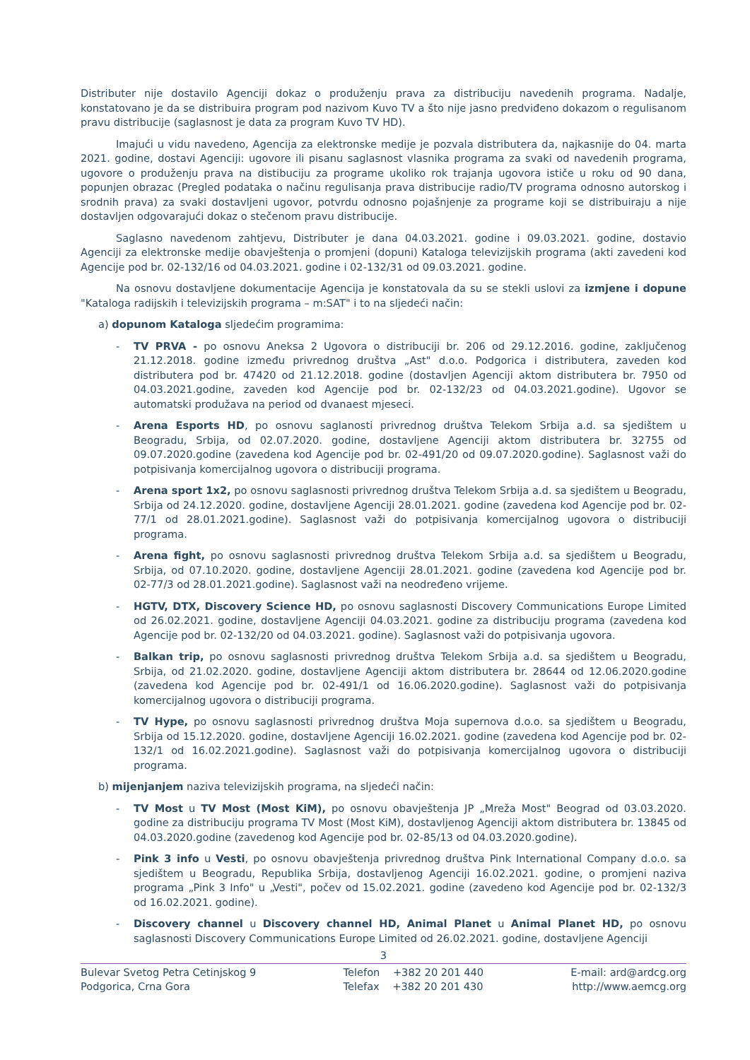Distributer nije dostavilo Agenciji dokaz o produženju prava za distribuciju navedenih programa. Nadalje, konstatovano je da se distribuira program pod nazivom Kuvo TV a što nije jasno predviđeno dokazom o regulisanom pravu distribucije (saglasnost je data za program Kuvo TV HD).
Imajući u vidu navedeno, Agencija za elektronske medije je pozvala distributera da, najkasnije do 04. marta 2021. godine, dostavi Agenciji: ugovore ili pisanu saglasnost vlasnika programa za svaki od navedenih programa, ugovore o produženju prava na distibuciju za programe ukoliko rok trajanja ugovora ističe u roku od 90 dana, popunjen obrazac (Pregled podataka o načinu regulisanja prava distribucije radio/TV programa odnosno autorskog i srodnih prava) za svaki dostavljeni ugovor, potvrdu odnosno pojašnjenje za programe koji se distribuiraju a nije dostavljen odgovarajući dokaz o stečenom pravu distribucije.
Saglasno navedenom zahtjevu, Distributer je dana 04.03.2021. godine i 09.03.2021. godine, dostavio Agenciji za elektronske medije obavještenja o promjeni (dopuni) Kataloga televizijskih programa (akti zavedeni kod Agencije pod br. 02-132/16 od 04.03.2021. godine i 02-132/31 od 09.03.2021. godine.
Na osnovu dostavljene dokumentacije Agencija je konstatovala da su se stekli uslovi za izmjene i dopune "Kataloga radijskih i televizijskih programa – m:SAT" i to na sljedeći način:
a) dopunom Kataloga sljedećim programima:
- TV PRVA - po osnovu Aneksa 2 Ugovora o distribuciji br. 206 od 29.12.2016. godine, zaključenog 21.12.2018. godine između privrednog društva „Ast" d.o.o. Podgorica i distributera, zaveden kod distributera pod br. 47420 od 21.12.2018. godine (dostavljen Agenciji aktom distributera br. 7950 od 04.03.2021.godine, zaveden kod Agencije pod br. 02-132/23 od 04.03.2021.godine). Ugovor se automatski produžava na period od dvanaest mjeseci.
- Arena Esports HD, po osnovu saglanosti privrednog društva Telekom Srbija a.d. sa sjedištem u Beogradu, Srbija, od 02.07.2020. godine, dostavljene Agenciji aktom distributera br. 32755 od 09.07.2020.godine (zavedena kod Agencije pod br. 02-491/20 od 09.07.2020.godine). Saglasnost važi do potpisivanja komercijalnog ugovora o distribuciji programa.
- Arena sport 1x2, po osnovu saglasnosti privrednog društva Telekom Srbija a.d. sa sjedištem u Beogradu, Srbija od 24.12.2020. godine, dostavljene Agenciji 28.01.2021. godine (zavedena kod Agencije pod br. 02-77/1 od 28.01.2021.godine). Saglasnost važi do potpisivanja komercijalnog ugovora o distribuciji programa.
- Arena fight, po osnovu saglasnosti privrednog društva Telekom Srbija a.d. sa sjedištem u Beogradu, Srbija, od 07.10.2020. godine, dostavljene Agenciji 28.01.2021. godine (zavedena kod Agencije pod br. 02-77/3 od 28.01.2021.godine). Saglasnost važi na neodređeno vrijeme.
- HGTV, DTX, Discovery Science HD, po osnovu saglasnosti Discovery Communications Europe Limited od 26.02.2021. godine, dostavljene Agenciji 04.03.2021. godine za distribuciju programa (zavedena kod Agencije pod br. 02-132/20 od 04.03.2021. godine). Saglasnost važi do potpisivanja ugovora.
- Balkan trip, po osnovu saglasnosti privrednog društva Telekom Srbija a.d. sa sjedištem u Beogradu, Srbija, od 21.02.2020. godine, dostavljene Agenciji aktom distributera br. 28644 od 12.06.2020.godine (zavedena kod Agencije pod br. 02-491/1 od 16.06.2020.godine). Saglasnost važi do potpisivanja komercijalnog ugovora o distribuciji programa.
- TV Hype, po osnovu saglasnosti privrednog društva Moja supernova d.o.o. sa sjedištem u Beogradu, Srbija od 15.12.2020. godine, dostavljene Agenciji 16.02.2021. godine (zavedena kod Agencije pod br. 02-132/1 od 16.02.2021.godine). Saglasnost važi do potpisivanja komercijalnog ugovora o distribuciji programa.
b) mijenjanjem naziva televizijskih programa, na sljedeći način:
- TV Most u TV Most (Most KiM), po osnovu obavještenja JP „Mreža Most" Beograd od 03.03.2020. godine za distribuciju programa TV Most (Most KiM), dostavljenog Agenciji aktom distributera br. 13845 od 04.03.2020.godine (zavedenog kod Agencije pod br. 02-85/13 od 04.03.2020.godine).
- Pink 3 info u Vesti, po osnovu obavještenja privrednog društva Pink International Company d.o.o. sa sjedištem u Beogradu, Republika Srbija, dostavljenog Agenciji 16.02.2021. godine, o promjeni naziva programa „Pink 3 Info" u „Vesti", počev od 15.02.2021. godine (zavedeno kod Agencije pod br. 02-132/3 od 16.02.2021. godine).
- Discovery channel u Discovery channel HD, Animal Planet u Animal Planet HD, po osnovu saglasnosti Discovery Communications Europe Limited od 26.02.2021. godine, dostavljene Agenciji
3
Bulevar Svetog Petra Cetinjskog 9
Podgorica, Crna Gora
Telefon +382 20 201 440
Telefax +382 20 201 430
E-mail: ard@ardcg.org
http://www.aemcg.org